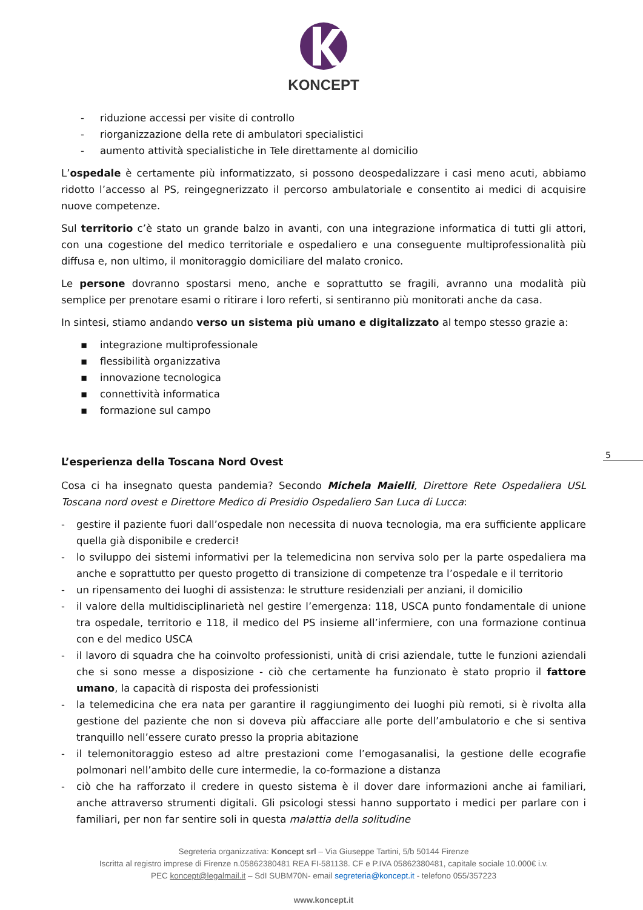KONCEPT
- riduzione accessi per visite di controllo
- riorganizzazione della rete di ambulatori specialistici
- aumento attività specialistiche in Tele direttamente al domicilio
L’ospedale è certamente più informatizzato, si possono deospedalizzare i casi meno acuti, abbiamo ridotto l’accesso al PS, reingegnerizzato il percorso ambulatoriale e consentito ai medici di acquisire nuove competenze.
Sul territorio c’è stato un grande balzo in avanti, con una integrazione informatica di tutti gli attori, con una cogestione del medico territoriale e ospedaliero e una conseguente multiprofessionalità più diffusa e, non ultimo, il monitoraggio domiciliare del malato cronico.
Le persone dovranno spostarsi meno, anche e soprattutto se fragili, avranno una modalità più semplice per prenotare esami o ritirare i loro referti, si sentiranno più monitorati anche da casa.
In sintesi, stiamo andando verso un sistema più umano e digitalizzato al tempo stesso grazie a:
▪ integrazione multiprofessionale
▪ flessibilità organizzativa
▪ innovazione tecnologica
▪ connettività informatica
▪ formazione sul campo
L’esperienza della Toscana Nord Ovest
Cosa ci ha insegnato questa pandemia? Secondo Michela Maielli, Direttore Rete Ospedaliera USL Toscana nord ovest e Direttore Medico di Presidio Ospedaliero San Luca di Lucca:
- gestire il paziente fuori dall’ospedale non necessita di nuova tecnologia, ma era sufficiente applicare quella già disponibile e crederci!
- lo sviluppo dei sistemi informativi per la telemedicina non serviva solo per la parte ospedaliera ma anche e soprattutto per questo progetto di transizione di competenze tra l’ospedale e il territorio
- un ripensamento dei luoghi di assistenza: le strutture residenziali per anziani, il domicilio
- il valore della multidisciplinarietà nel gestire l’emergenza: 118, USCA punto fondamentale di unione tra ospedale, territorio e 118, il medico del PS insieme all’infermiere, con una formazione continua con e del medico USCA
- il lavoro di squadra che ha coinvolto professionisti, unità di crisi aziendale, tutte le funzioni aziendali che si sono messe a disposizione - ciò che certamente ha funzionato è stato proprio il fattore umano, la capacità di risposta dei professionisti
- la telemedicina che era nata per garantire il raggiungimento dei luoghi più remoti, si è rivolta alla gestione del paziente che non si doveva più affacciare alle porte dell’ambulatorio e che si sentiva tranquillo nell’essere curato presso la propria abitazione
- il telemonitoraggio esteso ad altre prestazioni come l’emogasanalisi, la gestione delle ecografie polmonari nell’ambito delle cure intermedie, la co-formazione a distanza
- ciò che ha rafforzato il credere in questo sistema è il dover dare informazioni anche ai familiari, anche attraverso strumenti digitali. Gli psicologi stessi hanno supportato i medici per parlare con i familiari, per non far sentire soli in questa malattia della solitudine
Segreteria organizzativa: Koncept srl – Via Giuseppe Tartini, 5/b 50144 Firenze
Iscritta al registro imprese di Firenze n.05862380481 REA FI-581138. CF e P.IVA 05862380481, capitale sociale 10.000€ i.v.
PEC koncept@legalmail.it – SdI SUBM70N- email segreteria@koncept.it - telefono 055/357223
www.koncept.it
5